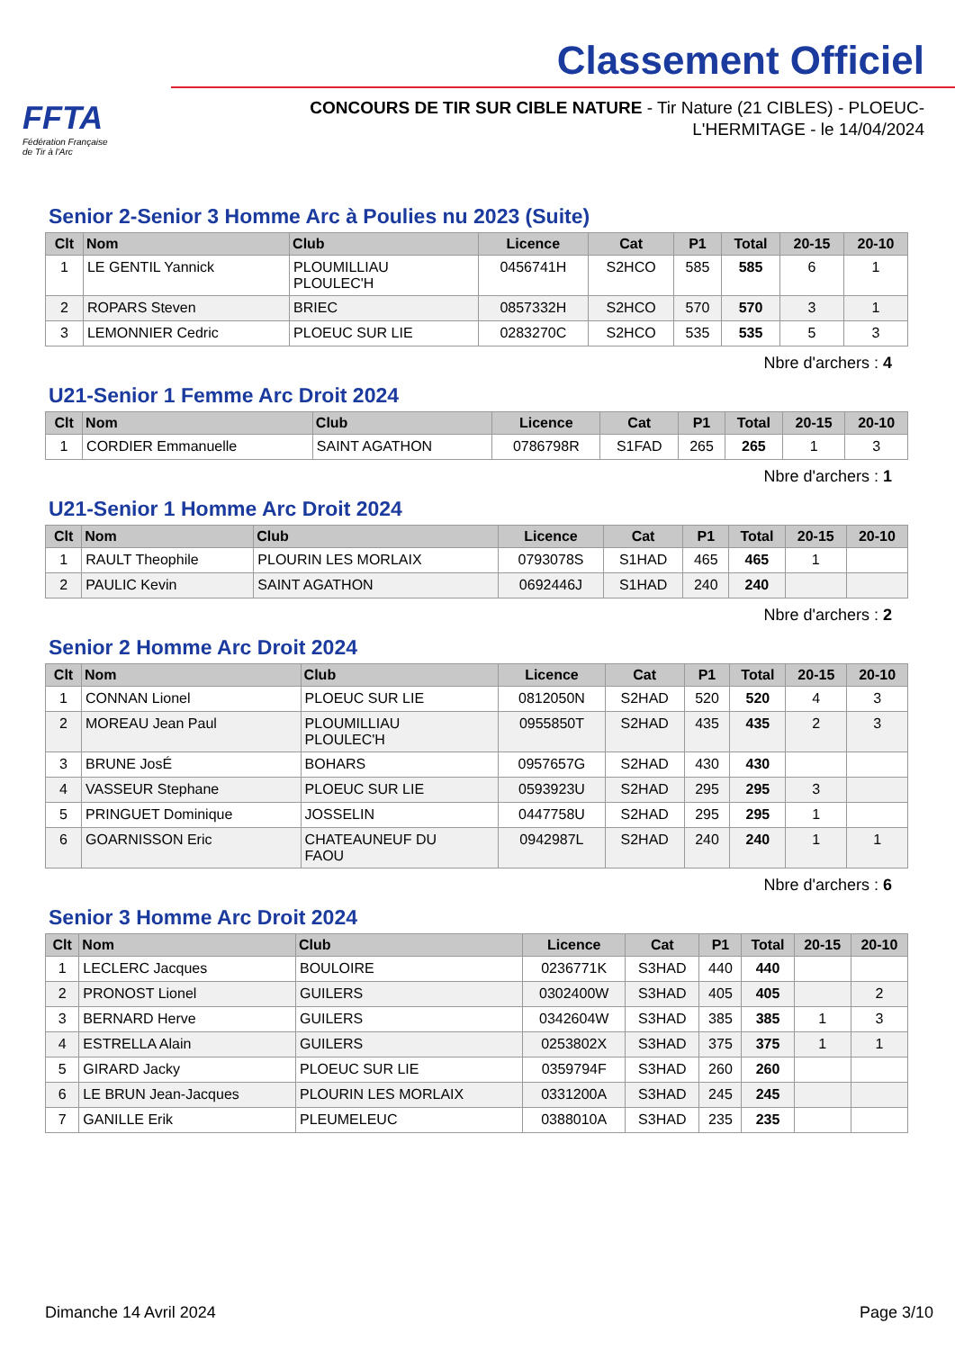FFTA
Fédération Française
de Tir à l'Arc
Classement Officiel
CONCOURS DE TIR SUR CIBLE NATURE - Tir Nature (21 CIBLES) - PLOEUC-L'HERMITAGE - le 14/04/2024
Senior 2-Senior 3 Homme Arc à Poulies nu 2023 (Suite)
| Clt | Nom | Club | Licence | Cat | P1 | Total | 20-15 | 20-10 |
| --- | --- | --- | --- | --- | --- | --- | --- | --- |
| 1 | LE GENTIL Yannick | PLOUMILLIAU PLOULEC'H | 0456741H | S2HCO | 585 | 585 | 6 | 1 |
| 2 | ROPARS Steven | BRIEC | 0857332H | S2HCO | 570 | 570 | 3 | 1 |
| 3 | LEMONNIER Cedric | PLOEUC SUR LIE | 0283270C | S2HCO | 535 | 535 | 5 | 3 |
Nbre d'archers : 4
U21-Senior 1 Femme Arc Droit 2024
| Clt | Nom | Club | Licence | Cat | P1 | Total | 20-15 | 20-10 |
| --- | --- | --- | --- | --- | --- | --- | --- | --- |
| 1 | CORDIER Emmanuelle | SAINT AGATHON | 0786798R | S1FAD | 265 | 265 | 1 | 3 |
Nbre d'archers : 1
U21-Senior 1 Homme Arc Droit 2024
| Clt | Nom | Club | Licence | Cat | P1 | Total | 20-15 | 20-10 |
| --- | --- | --- | --- | --- | --- | --- | --- | --- |
| 1 | RAULT Theophile | PLOURIN LES MORLAIX | 0793078S | S1HAD | 465 | 465 | 1 | |
| 2 | PAULIC Kevin | SAINT AGATHON | 0692446J | S1HAD | 240 | 240 | | |
Nbre d'archers : 2
Senior 2 Homme Arc Droit 2024
| Clt | Nom | Club | Licence | Cat | P1 | Total | 20-15 | 20-10 |
| --- | --- | --- | --- | --- | --- | --- | --- | --- |
| 1 | CONNAN Lionel | PLOEUC SUR LIE | 0812050N | S2HAD | 520 | 520 | 4 | 3 |
| 2 | MOREAU Jean Paul | PLOUMILLIAU PLOULEC'H | 0955850T | S2HAD | 435 | 435 | 2 | 3 |
| 3 | BRUNE JosÉ | BOHARS | 0957657G | S2HAD | 430 | 430 | | |
| 4 | VASSEUR Stephane | PLOEUC SUR LIE | 0593923U | S2HAD | 295 | 295 | 3 | |
| 5 | PRINGUET Dominique | JOSSELIN | 0447758U | S2HAD | 295 | 295 | 1 | |
| 6 | GOARNISSON Eric | CHATEAUNEUF DU FAOU | 0942987L | S2HAD | 240 | 240 | 1 | 1 |
Nbre d'archers : 6
Senior 3 Homme Arc Droit 2024
| Clt | Nom | Club | Licence | Cat | P1 | Total | 20-15 | 20-10 |
| --- | --- | --- | --- | --- | --- | --- | --- | --- |
| 1 | LECLERC Jacques | BOULOIRE | 0236771K | S3HAD | 440 | 440 | | |
| 2 | PRONOST Lionel | GUILERS | 0302400W | S3HAD | 405 | 405 | | 2 |
| 3 | BERNARD Herve | GUILERS | 0342604W | S3HAD | 385 | 385 | 1 | 3 |
| 4 | ESTRELLA Alain | GUILERS | 0253802X | S3HAD | 375 | 375 | 1 | 1 |
| 5 | GIRARD Jacky | PLOEUC SUR LIE | 0359794F | S3HAD | 260 | 260 | | |
| 6 | LE BRUN Jean-Jacques | PLOURIN LES MORLAIX | 0331200A | S3HAD | 245 | 245 | | |
| 7 | GANILLE Erik | PLEUMELEUC | 0388010A | S3HAD | 235 | 235 | | |
Dimanche 14 Avril 2024 Page 3/10